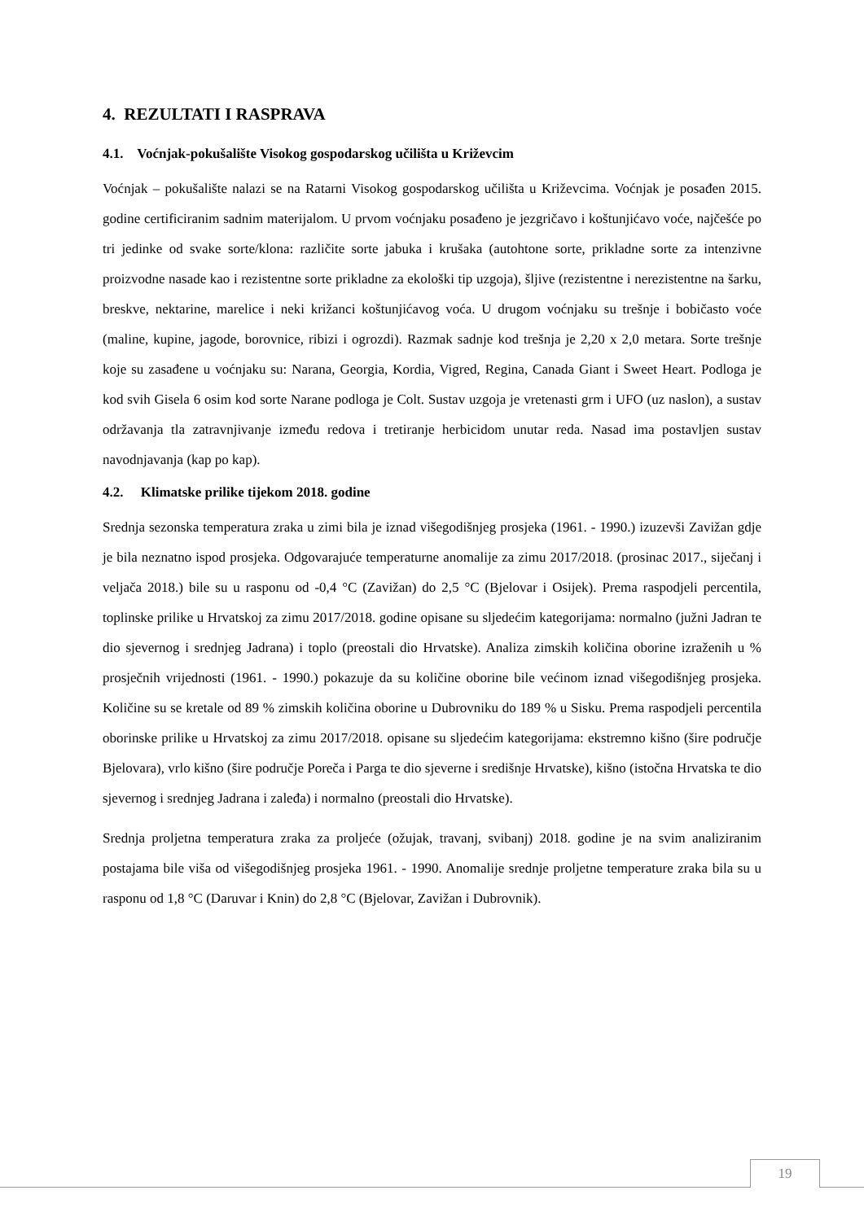4. REZULTATI I RASPRAVA
4.1. Voćnjak-pokušalište Visokog gospodarskog učilišta u Križevcim
Voćnjak – pokušalište nalazi se na Ratarni Visokog gospodarskog učilišta u Križevcima. Voćnjak je posađen 2015. godine certificiranim sadnim materijalom. U prvom voćnjaku posađeno je jezgričavo i koštunjićavo voće, najčešće po tri jedinke od svake sorte/klona: različite sorte jabuka i krušaka (autohtone sorte, prikladne sorte za intenzivne proizvodne nasade kao i rezistentne sorte prikladne za ekološki tip uzgoja), šljive (rezistentne i nerezistentne na šarku, breskve, nektarine, marelice i neki križanci koštunjićavog voća. U drugom voćnjaku su trešnje i bobičasto voće (maline, kupine, jagode, borovnice, ribizi i ogrozdi). Razmak sadnje kod trešnja je 2,20 x 2,0 metara. Sorte trešnje koje su zasađene u voćnjaku su: Narana, Georgia, Kordia, Vigred, Regina, Canada Giant i Sweet Heart. Podloga je kod svih Gisela 6 osim kod sorte Narane podloga je Colt. Sustav uzgoja je vretenasti grm i UFO (uz naslon), a sustav održavanja tla zatravnjivanje između redova i tretiranje herbicidom unutar reda. Nasad ima postavljen sustav navodnjavanja (kap po kap).
4.2. Klimatske prilike tijekom 2018. godine
Srednja sezonska temperatura zraka u zimi bila je iznad višegodišnjeg prosjeka (1961. - 1990.) izuzevši Zavižan gdje je bila neznatno ispod prosjeka. Odgovarajuće temperaturne anomalije za zimu 2017/2018. (prosinac 2017., siječanj i veljača 2018.) bile su u rasponu od -0,4 °C (Zavižan) do 2,5 °C (Bjelovar i Osijek). Prema raspodjeli percentila, toplinske prilike u Hrvatskoj za zimu 2017/2018. godine opisane su sljedećim kategorijama: normalno (južni Jadran te dio sjevernog i srednjeg Jadrana) i toplo (preostali dio Hrvatske). Analiza zimskih količina oborine izraženih u % prosječnih vrijednosti (1961. - 1990.) pokazuje da su količine oborine bile većinom iznad višegodišnjeg prosjeka. Količine su se kretale od 89 % zimskih količina oborine u Dubrovniku do 189 % u Sisku. Prema raspodjeli percentila oborinske prilike u Hrvatskoj za zimu 2017/2018. opisane su sljedećim kategorijama: ekstremno kišno (šire područje Bjelovara), vrlo kišno (šire područje Poreča i Parga te dio sjeverne i središnje Hrvatske), kišno (istočna Hrvatska te dio sjevernog i srednjeg Jadrana i zaleđa) i normalno (preostali dio Hrvatske).
Srednja proljetna temperatura zraka za proljeće (ožujak, travanj, svibanj) 2018. godine je na svim analiziranim postajama bile viša od višegodišnjeg prosjeka 1961. - 1990. Anomalije srednje proljetne temperature zraka bila su u rasponu od 1,8 °C (Daruvar i Knin) do 2,8 °C (Bjelovar, Zavižan i Dubrovnik).
19